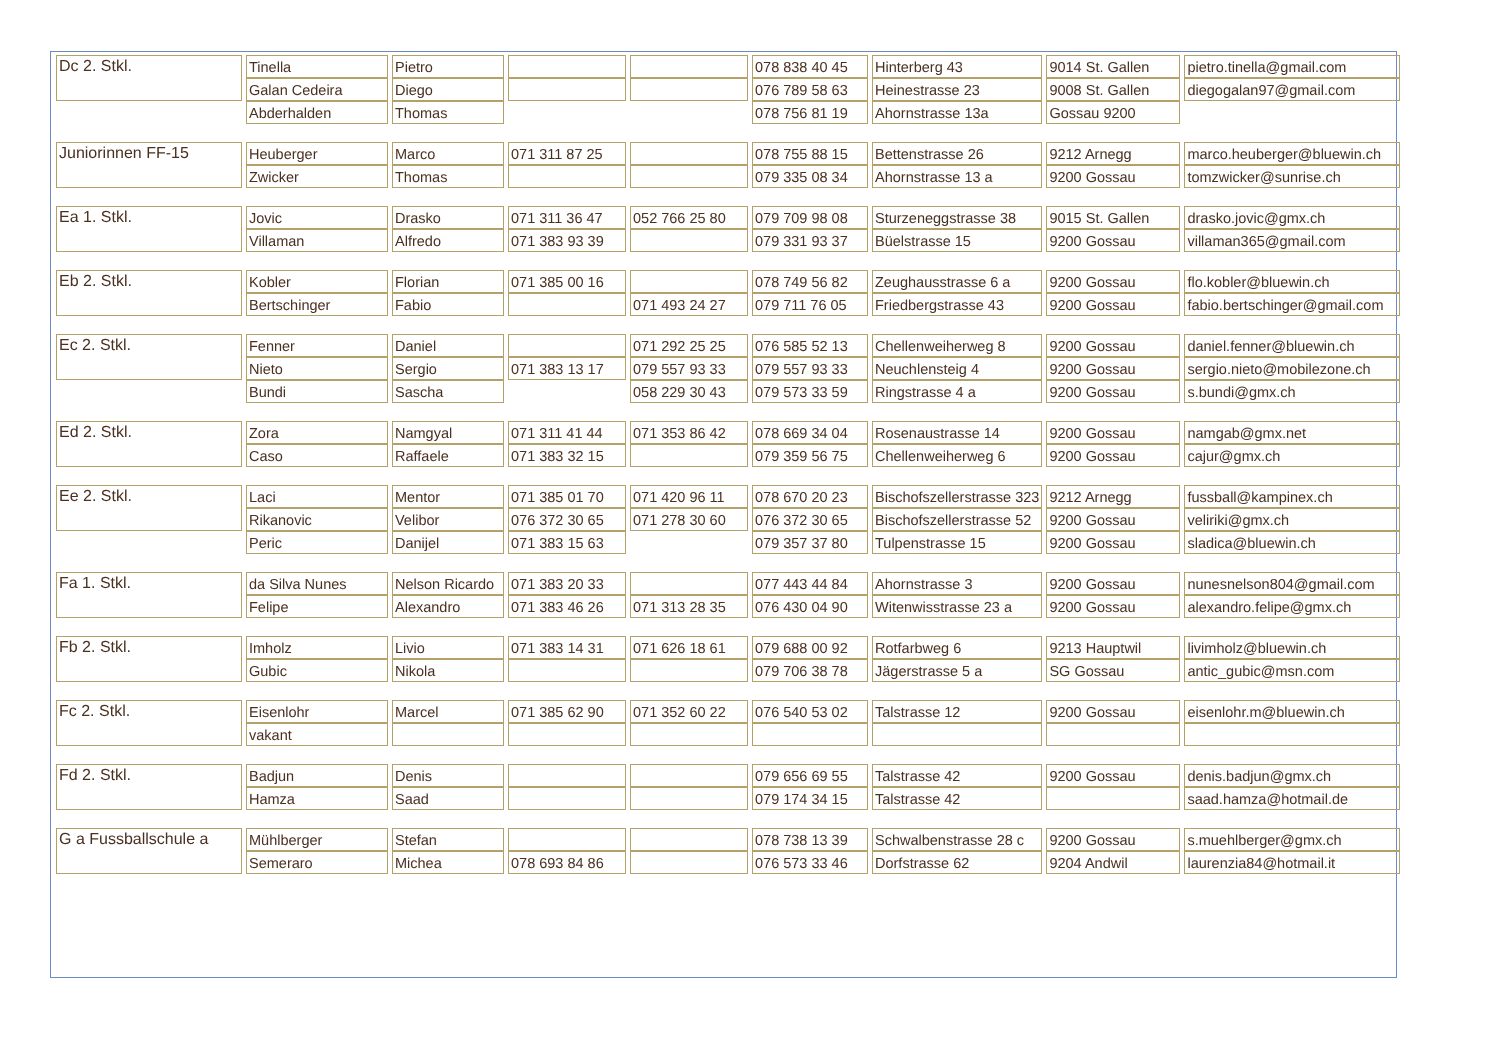| Dc 2. Stkl. | Tinella | Pietro | | | 078 838 40 45 | Hinterberg 43 | 9014 St. Gallen | pietro.tinella@gmail.com |
| | Galan Cedeira | Diego | | | 076 789 58 63 | Heinestrasse 23 | 9008 St. Gallen | diegogalan97@gmail.com |
| | Abderhalden | Thomas | | | 078 756 81 19 | Ahornstrasse 13a | Gossau 9200 | |
| Juniorinnen FF-15 | Heuberger | Marco | 071 311 87 25 | | 078 755 88 15 | Bettenstrasse 26 | 9212 Arnegg | marco.heuberger@bluewin.ch |
| | Zwicker | Thomas | | | 079 335 08 34 | Ahornstrasse 13 a | 9200 Gossau | tomzwicker@sunrise.ch |
| Ea 1. Stkl. | Jovic | Drasko | 071 311 36 47 | 052 766 25 80 | 079 709 98 08 | Sturzeneggstrasse 38 | 9015 St. Gallen | drasko.jovic@gmx.ch |
| | Villaman | Alfredo | 071 383 93 39 | | 079 331 93 37 | Büelstrasse 15 | 9200 Gossau | villaman365@gmail.com |
| Eb 2. Stkl. | Kobler | Florian | 071 385 00 16 | | 078 749 56 82 | Zeughausstrasse 6 a | 9200 Gossau | flo.kobler@bluewin.ch |
| | Bertschinger | Fabio | | 071 493 24 27 | 079 711 76 05 | Friedbergstrasse 43 | 9200 Gossau | fabio.bertschinger@gmail.com |
| Ec 2. Stkl. | Fenner | Daniel | | 071 292 25 25 | 076 585 52 13 | Chellenweiherweg 8 | 9200 Gossau | daniel.fenner@bluewin.ch |
| | Nieto | Sergio | 071 383 13 17 | 079 557 93 33 | 079 557 93 33 | Neuchlensteig 4 | 9200 Gossau | sergio.nieto@mobilezone.ch |
| | Bundi | Sascha | | 058 229 30 43 | 079 573 33 59 | Ringstrasse 4 a | 9200 Gossau | s.bundi@gmx.ch |
| Ed 2. Stkl. | Zora | Namgyal | 071 311 41 44 | 071 353 86 42 | 078 669 34 04 | Rosenaustrasse 14 | 9200 Gossau | namgab@gmx.net |
| | Caso | Raffaele | 071 383 32 15 | | 079 359 56 75 | Chellenweiherweg 6 | 9200 Gossau | cajur@gmx.ch |
| Ee 2. Stkl. | Laci | Mentor | 071 385 01 70 | 071 420 96 11 | 078 670 20 23 | Bischofszellerstrasse 323 | 9212 Arnegg | fussball@kampinex.ch |
| | Rikanovic | Velibor | 076 372 30 65 | 071 278 30 60 | 076 372 30 65 | Bischofszellerstrasse 52 | 9200 Gossau | veliriki@gmx.ch |
| | Peric | Danijel | 071 383 15 63 | | 079 357 37 80 | Tulpenstrasse 15 | 9200 Gossau | sladica@bluewin.ch |
| Fa 1. Stkl. | da Silva Nunes | Nelson Ricardo | 071 383 20 33 | | 077 443 44 84 | Ahornstrasse 3 | 9200 Gossau | nunesnelson804@gmail.com |
| | Felipe | Alexandro | 071 383 46 26 | 071 313 28 35 | 076 430 04 90 | Witenwisstrasse 23 a | 9200 Gossau | alexandro.felipe@gmx.ch |
| Fb 2. Stkl. | Imholz | Livio | 071 383 14 31 | 071 626 18 61 | 079 688 00 92 | Rotfarbweg 6 | 9213 Hauptwil | livimholz@bluewin.ch |
| | Gubic | Nikola | | | 079 706 38 78 | Jägerstrasse 5 a | SG Gossau | antic_gubic@msn.com |
| Fc 2. Stkl. | Eisenlohr | Marcel | 071 385 62 90 | 071 352 60 22 | 076 540 53 02 | Talstrasse 12 | 9200 Gossau | eisenlohr.m@bluewin.ch |
| | vakant | | | | | | | |
| Fd 2. Stkl. | Badjun | Denis | | | 079 656 69 55 | Talstrasse 42 | 9200 Gossau | denis.badjun@gmx.ch |
| | Hamza | Saad | | | 079 174 34 15 | Talstrasse 42 | | saad.hamza@hotmail.de |
| G a Fussballschule a | Mühlberger | Stefan | | | 078 738 13 39 | Schwalbenstrasse 28 c | 9200 Gossau | s.muehlberger@gmx.ch |
| | Semeraro | Michea | 078 693 84 86 | | 076 573 33 46 | Dorfstrasse 62 | 9204 Andwil | laurenzia84@hotmail.it |